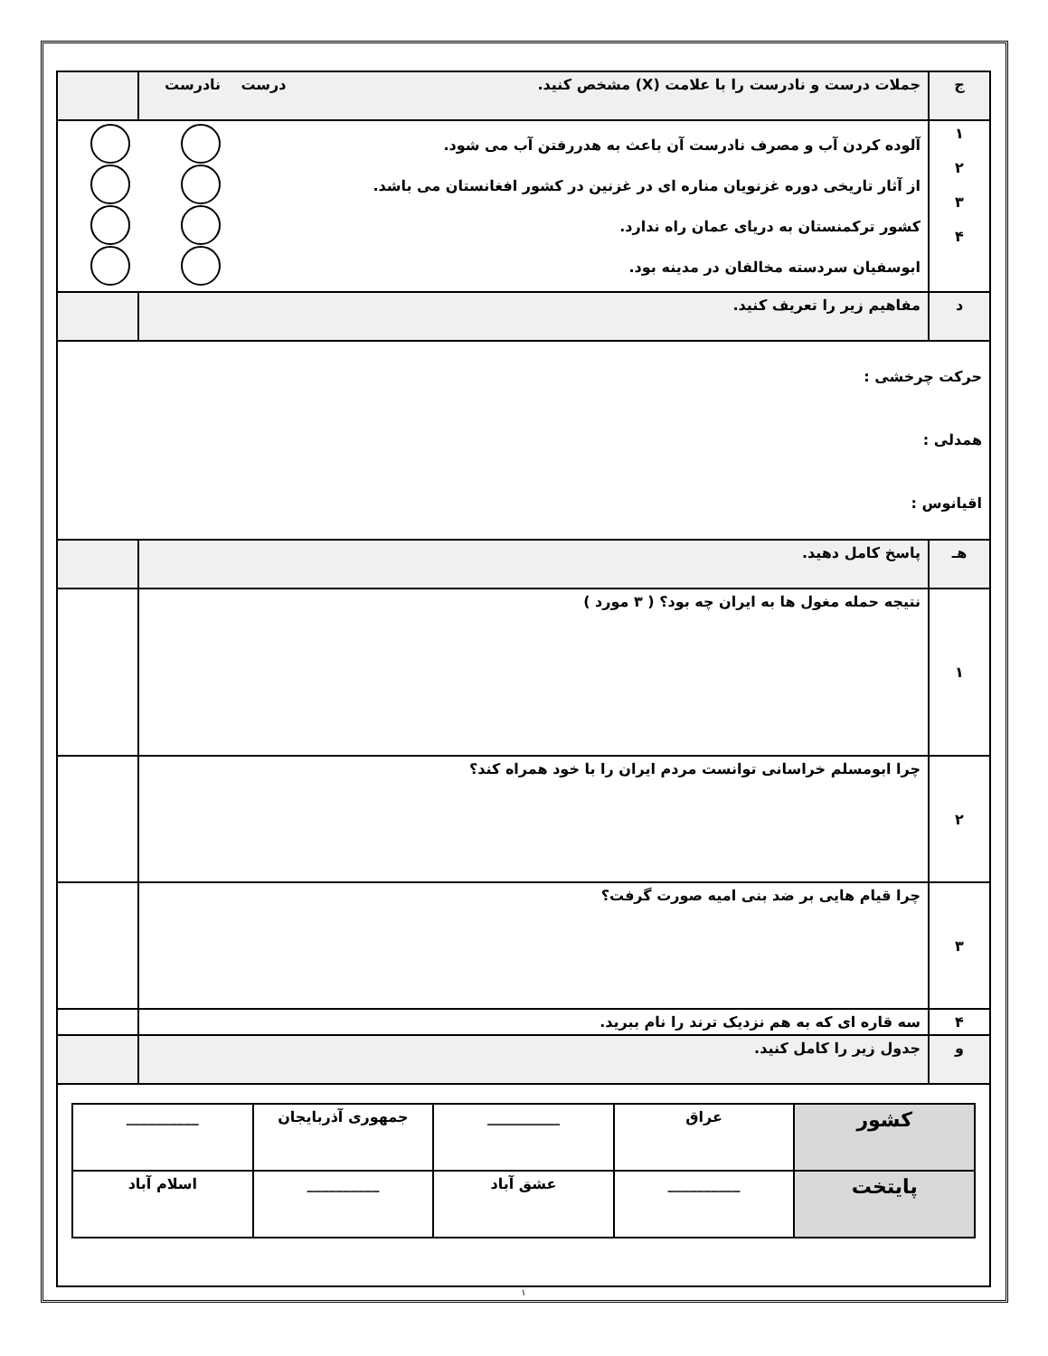| ج | جملات درست و نادرست را با علامت (X) مشخص کنید. درست نادرست | |
| ۱ ۲ ۳ ۴ | آلوده کردن آب و مصرف نادرست آن باعث به هدررفتن آب می شود. از آثار تاریخی دوره غزنویان مناره ای در غزنین در کشور افغانستان می باشد. کشور ترکمنستان به دریای عمان راه ندارد. ابوسفیان سردسته مخالفان در مدینه بود. | |
| د | مفاهیم زیر را تعریف کنید. | |
| حرکت چرخشی : همدلی : اقیانوس : | | |
| هـ | پاسخ کامل دهید. | |
| ۱ | نتیجه حمله مغول ها به ایران چه بود؟ ( ۳ مورد ) | |
| ۲ | چرا ابومسلم خراسانی توانست مردم ایران را با خود همراه کند؟ | |
| ۳ | چرا قیام هایی بر ضد بنی امیه صورت گرفت؟ | |
| ۴ | سه قاره ای که به هم نزدیک ترند را نام ببرید. | |
| و | جدول زیر را کامل کنید. | |
| / کشور / عراق / __________ / جمهوری آذربایجان / __________ / / پایتخت / __________ / عشق آباد / __________ / اسلام آباد / | | |
۱